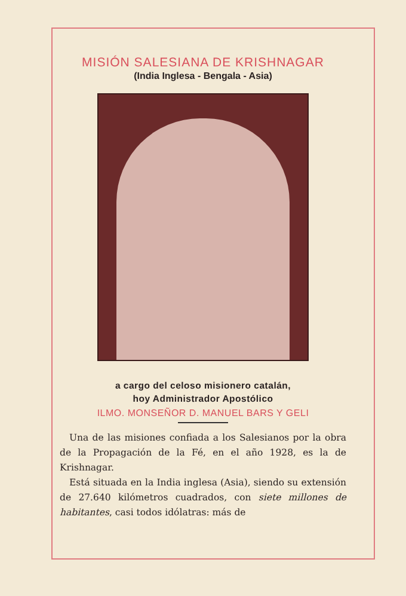MISIÓN SALESIANA DE KRISHNAGAR
(India Inglesa - Bengala - Asia)
a cargo del celoso misionero catalán,
hoy Administrador Apostólico
ILMO. MONSEÑOR D. MANUEL BARS Y GELI
Una de las misiones confiada a los Salesianos por la obra de la Propagación de la Fé, en el año 1928, es la de Krishnagar.
Está situada en la India inglesa (Asia), siendo su extensión de 27.640 kilómetros cuadrados, con siete millones de habitantes, casi todos idólatras: más de